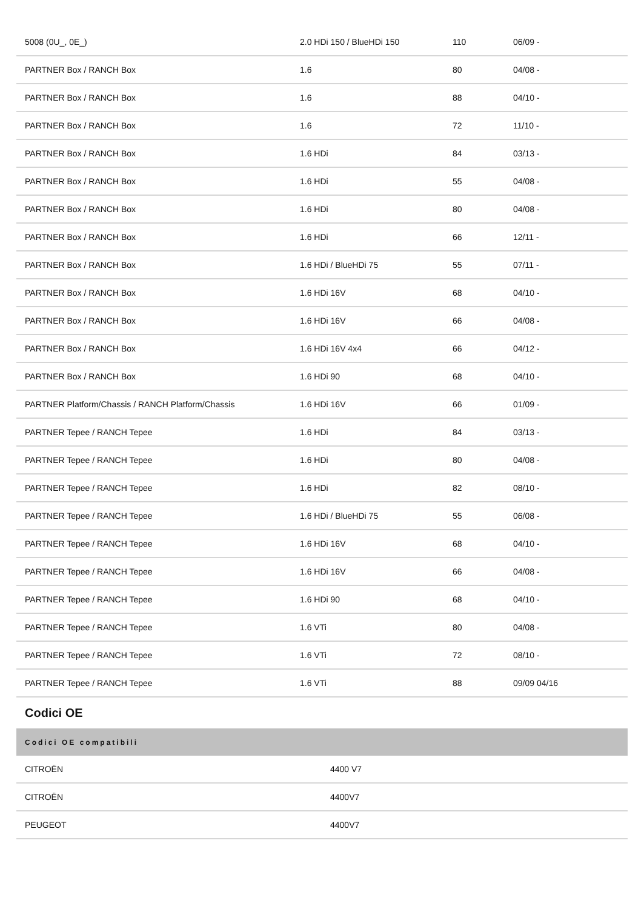| 5008 (0U_, 0E_) | 2.0 HDi 150 / BlueHDi 150 | 110 | 06/09 - |
| PARTNER Box / RANCH Box | 1.6 | 80 | 04/08 - |
| PARTNER Box / RANCH Box | 1.6 | 88 | 04/10 - |
| PARTNER Box / RANCH Box | 1.6 | 72 | 11/10 - |
| PARTNER Box / RANCH Box | 1.6 HDi | 84 | 03/13 - |
| PARTNER Box / RANCH Box | 1.6 HDi | 55 | 04/08 - |
| PARTNER Box / RANCH Box | 1.6 HDi | 80 | 04/08 - |
| PARTNER Box / RANCH Box | 1.6 HDi | 66 | 12/11 - |
| PARTNER Box / RANCH Box | 1.6 HDi / BlueHDi 75 | 55 | 07/11 - |
| PARTNER Box / RANCH Box | 1.6 HDi 16V | 68 | 04/10 - |
| PARTNER Box / RANCH Box | 1.6 HDi 16V | 66 | 04/08 - |
| PARTNER Box / RANCH Box | 1.6 HDi 16V 4x4 | 66 | 04/12 - |
| PARTNER Box / RANCH Box | 1.6 HDi 90 | 68 | 04/10 - |
| PARTNER Platform/Chassis / RANCH Platform/Chassis | 1.6 HDi 16V | 66 | 01/09 - |
| PARTNER Tepee / RANCH Tepee | 1.6 HDi | 84 | 03/13 - |
| PARTNER Tepee / RANCH Tepee | 1.6 HDi | 80 | 04/08 - |
| PARTNER Tepee / RANCH Tepee | 1.6 HDi | 82 | 08/10 - |
| PARTNER Tepee / RANCH Tepee | 1.6 HDi / BlueHDi 75 | 55 | 06/08 - |
| PARTNER Tepee / RANCH Tepee | 1.6 HDi 16V | 68 | 04/10 - |
| PARTNER Tepee / RANCH Tepee | 1.6 HDi 16V | 66 | 04/08 - |
| PARTNER Tepee / RANCH Tepee | 1.6 HDi 90 | 68 | 04/10 - |
| PARTNER Tepee / RANCH Tepee | 1.6 VTi | 80 | 04/08 - |
| PARTNER Tepee / RANCH Tepee | 1.6 VTi | 72 | 08/10 - |
| PARTNER Tepee / RANCH Tepee | 1.6 VTi | 88 | 09/09 04/16 |
Codici OE
| Codici OE compatibili | |
| --- | --- |
| CITROËN | 4400 V7 |
| CITROËN | 4400V7 |
| PEUGEOT | 4400V7 |